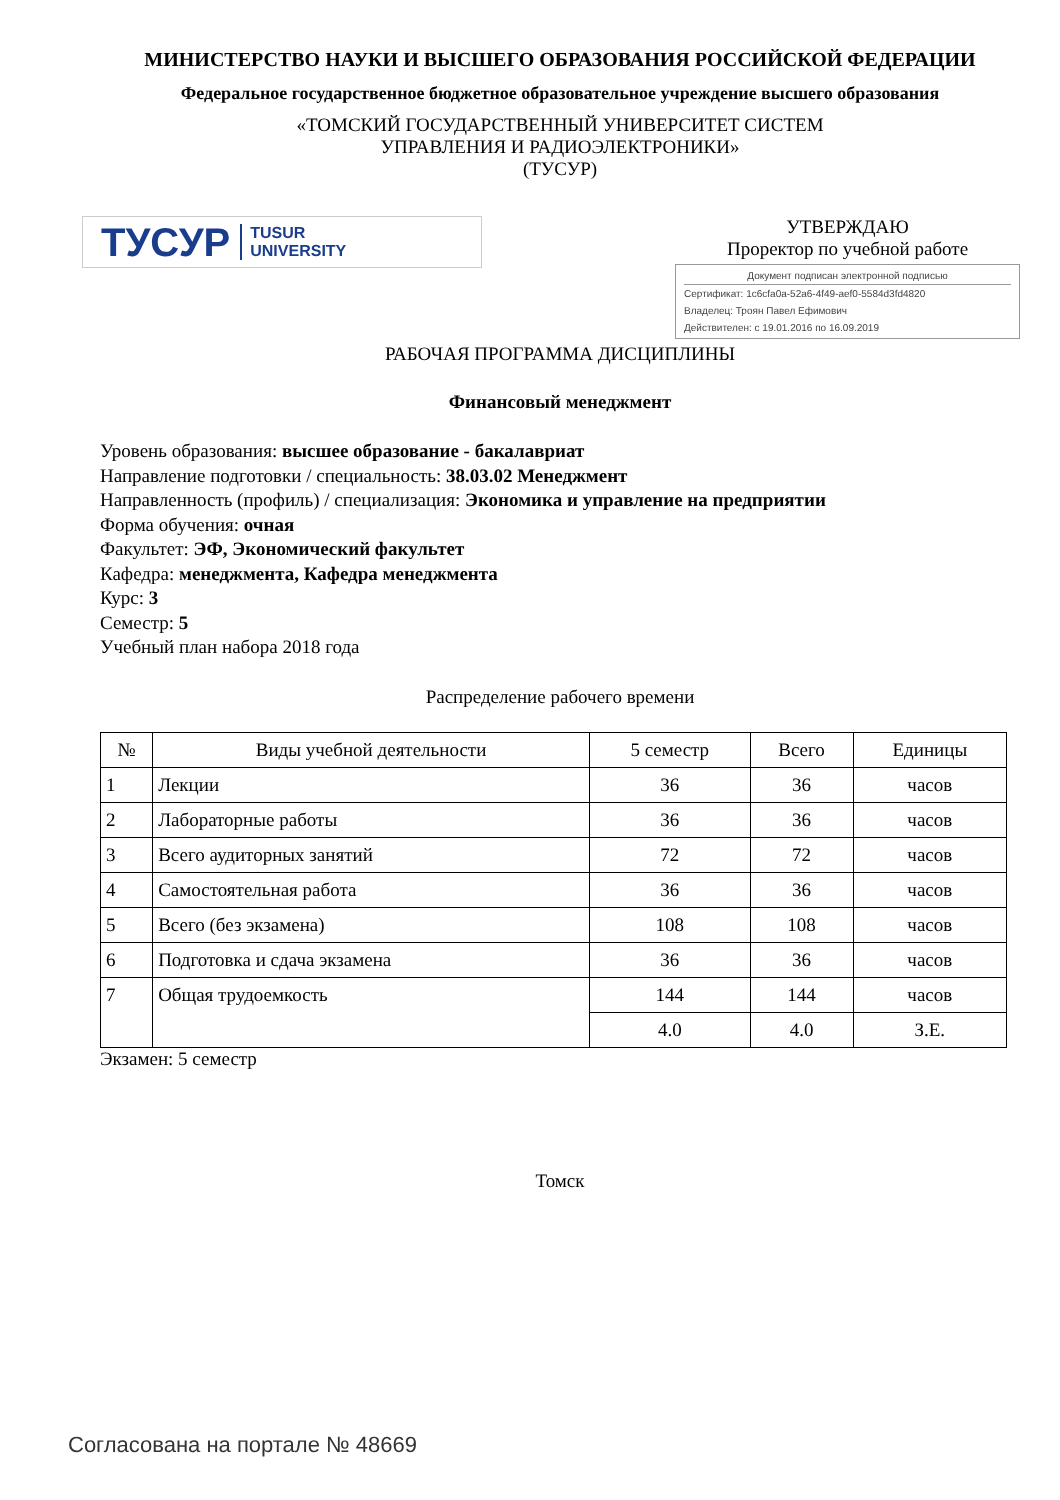МИНИСТЕРСТВО НАУКИ И ВЫСШЕГО ОБРАЗОВАНИЯ РОССИЙСКОЙ ФЕДЕРАЦИИ
Федеральное государственное бюджетное образовательное учреждение высшего образования
«ТОМСКИЙ ГОСУДАРСТВЕННЫЙ УНИВЕРСИТЕТ СИСТЕМ
УПРАВЛЕНИЯ И РАДИОЭЛЕКТРОНИКИ»
(ТУСУР)
ТУСУР TUSUR
UNIVERSITY
УТВЕРЖДАЮ
Проректор по учебной работе
Документ подписан электронной подписью
Сертификат: 1c6cfa0a-52a6-4f49-aef0-5584d3fd4820
Владелец: Троян Павел Ефимович
Действителен: с 19.01.2016 по 16.09.2019
РАБОЧАЯ ПРОГРАММА ДИСЦИПЛИНЫ
Финансовый менеджмент
Уровень образования: высшее образование - бакалавриат
Направление подготовки / специальность: 38.03.02 Менеджмент
Направленность (профиль) / специализация: Экономика и управление на предприятии
Форма обучения: очная
Факультет: ЭФ, Экономический факультет
Кафедра: менеджмента, Кафедра менеджмента
Курс: 3
Семестр: 5
Учебный план набора 2018 года
Распределение рабочего времени
| № | Виды учебной деятельности | 5 семестр | Всего | Единицы |
| --- | --- | --- | --- | --- |
| 1 | Лекции | 36 | 36 | часов |
| 2 | Лабораторные работы | 36 | 36 | часов |
| 3 | Всего аудиторных занятий | 72 | 72 | часов |
| 4 | Самостоятельная работа | 36 | 36 | часов |
| 5 | Всего (без экзамена) | 108 | 108 | часов |
| 6 | Подготовка и сдача экзамена | 36 | 36 | часов |
| 7 | Общая трудоемкость | 144 | 144 | часов |
| | | 4.0 | 4.0 | З.Е. |
Экзамен: 5 семестр
Томск
Согласована на портале № 48669